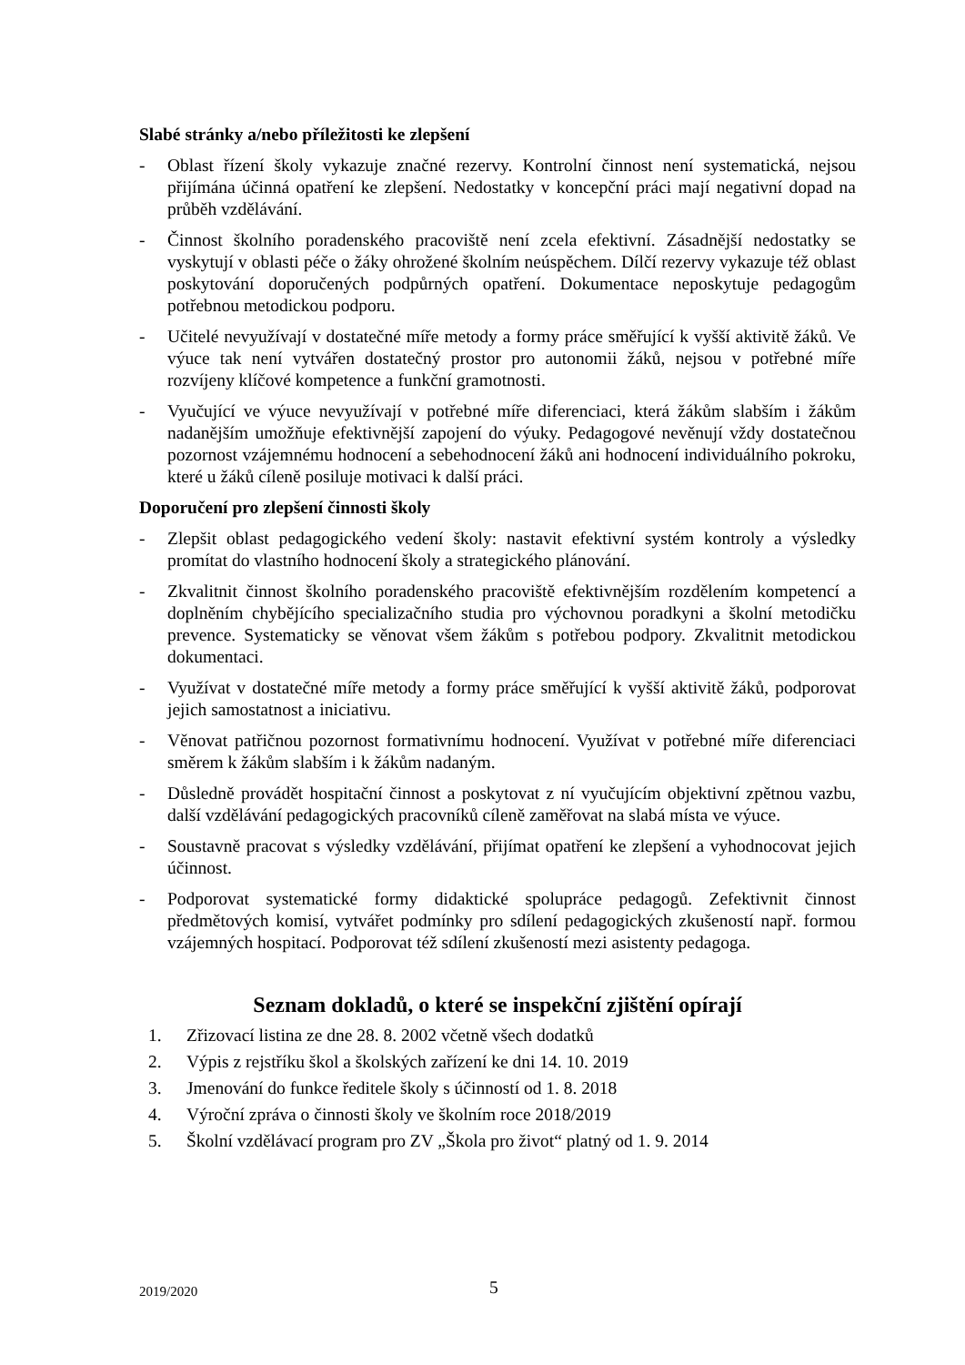Slabé stránky a/nebo příležitosti ke zlepšení
- Oblast řízení školy vykazuje značné rezervy. Kontrolní činnost není systematická, nejsou přijímána účinná opatření ke zlepšení. Nedostatky v koncepční práci mají negativní dopad na průběh vzdělávání.
- Činnost školního poradenského pracoviště není zcela efektivní. Zásadnější nedostatky se vyskytují v oblasti péče o žáky ohrožené školním neúspěchem. Dílčí rezervy vykazuje též oblast poskytování doporučených podpůrných opatření. Dokumentace neposkytuje pedagogům potřebnou metodickou podporu.
- Učitelé nevyužívají v dostatečné míře metody a formy práce směřující k vyšší aktivitě žáků. Ve výuce tak není vytvářen dostatečný prostor pro autonomii žáků, nejsou v potřebné míře rozvíjeny klíčové kompetence a funkční gramotnosti.
- Vyučující ve výuce nevyužívají v potřebné míře diferenciaci, která žákům slabším i žákům nadanějším umožňuje efektivnější zapojení do výuky. Pedagogové nevěnují vždy dostatečnou pozornost vzájemnému hodnocení a sebehodnocení žáků ani hodnocení individuálního pokroku, které u žáků cíleně posiluje motivaci k další práci.
Doporučení pro zlepšení činnosti školy
- Zlepšit oblast pedagogického vedení školy: nastavit efektivní systém kontroly a výsledky promítat do vlastního hodnocení školy a strategického plánování.
- Zkvalitnit činnost školního poradenského pracoviště efektivnějším rozdělením kompetencí a doplněním chybějícího specializačního studia pro výchovnou poradkyni a školní metodičku prevence. Systematicky se věnovat všem žákům s potřebou podpory. Zkvalitnit metodickou dokumentaci.
- Využívat v dostatečné míře metody a formy práce směřující k vyšší aktivitě žáků, podporovat jejich samostatnost a iniciativu.
- Věnovat patřičnou pozornost formativnímu hodnocení. Využívat v potřebné míře diferenciaci směrem k žákům slabším i k žákům nadaným.
- Důsledně provádět hospitační činnost a poskytovat z ní vyučujícím objektivní zpětnou vazbu, další vzdělávání pedagogických pracovníků cíleně zaměřovat na slabá místa ve výuce.
- Soustavně pracovat s výsledky vzdělávání, přijímat opatření ke zlepšení a vyhodnocovat jejich účinnost.
- Podporovat systematické formy didaktické spolupráce pedagogů. Zefektivnit činnost předmětových komisí, vytvářet podmínky pro sdílení pedagogických zkušeností např. formou vzájemných hospitací. Podporovat též sdílení zkušeností mezi asistenty pedagoga.
Seznam dokladů, o které se inspekční zjištění opírají
1. Zřizovací listina ze dne 28. 8. 2002 včetně všech dodatků
2. Výpis z rejstříku škol a školských zařízení ke dni 14. 10. 2019
3. Jmenování do funkce ředitele školy s účinností od 1. 8. 2018
4. Výroční zpráva o činnosti školy ve školním roce 2018/2019
5. Školní vzdělávací program pro ZV „Škola pro život“ platný od 1. 9. 2014
2019/2020 5